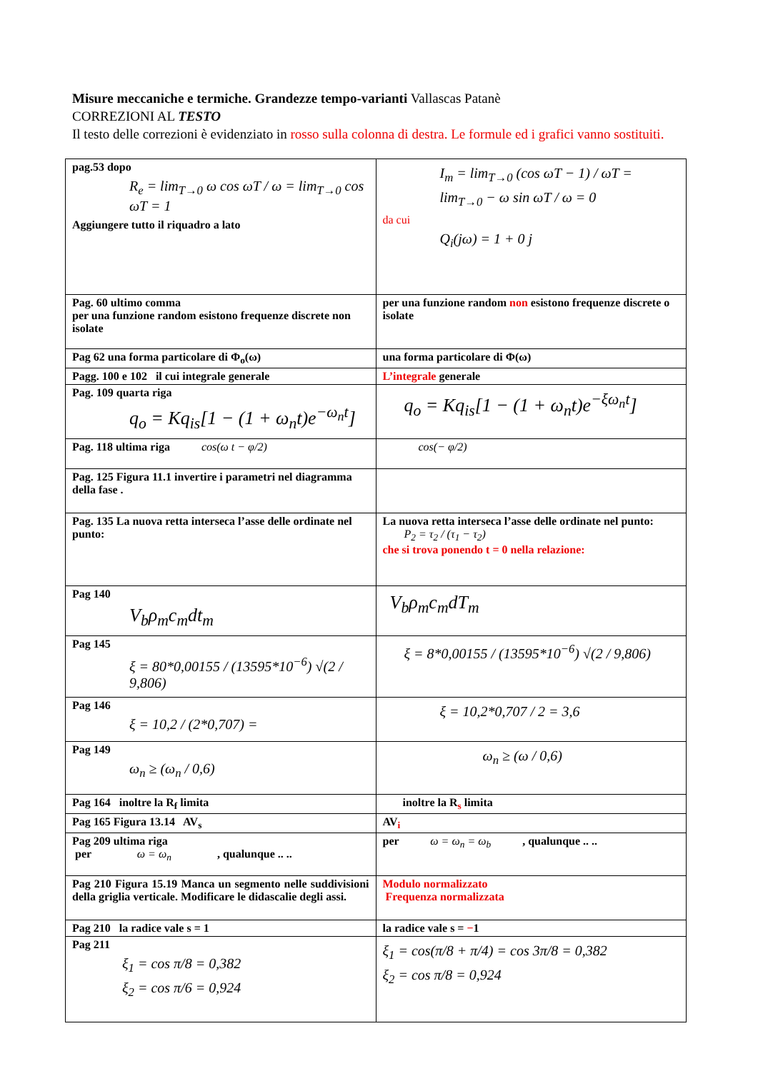Misure meccaniche e termiche. Grandezze tempo-varianti Vallascas Patanè
CORREZIONI AL TESTO
Il testo delle correzioni è evidenziato in rosso sulla colonna di destra. Le formule ed i grafici vanno sostituiti.
| pag.53 dopo R<sub>e</sub> = lim<sub>T→0</sub> ω cos ωT / ω = lim<sub>T→0</sub> cos ωT = 1 Aggiungere tutto il riquadro a lato | I<sub>m</sub> = lim<sub>T→0</sub> (cos ωT − 1) / ωT = lim<sub>T→0</sub> − ω sin ωT / ω = 0 da cui Q<sub>i</sub>(jω) = 1 + 0 j |
| Pag. 60 ultimo comma per una funzione random esistono frequenze discrete non isolate | per una funzione random non esistono frequenze discrete o isolate |
| Pag 62 una forma particolare di Φ<sub>o</sub>(ω) | una forma particolare di Φ(ω) |
| Pagg. 100 e 102 il cui integrale generale | L’integrale generale |
| Pag. 109 quarta riga q<sub>o</sub> = Kq<sub>is</sub>[1 − (1 + ω<sub>n</sub>t)e<sup>−ω<sub>n</sub>t</sup>] | q<sub>o</sub> = Kq<sub>is</sub>[1 − (1 + ω<sub>n</sub>t)e<sup>−ξω<sub>n</sub>t</sup>] |
| Pag. 118 ultima riga cos(ω t − φ/2) | cos(− φ/2) |
| Pag. 125 Figura 11.1 invertire i parametri nel diagramma della fase . | |
| Pag. 135 La nuova retta interseca l’asse delle ordinate nel punto: | La nuova retta interseca l’asse delle ordinate nel punto: P<sub>2</sub> = τ<sub>2</sub> / (τ<sub>1</sub> − τ<sub>2</sub>) che si trova ponendo t = 0 nella relazione: |
| Pag 140 V<sub>b</sub>ρ<sub>m</sub>c<sub>m</sub>dt<sub>m</sub> | V<sub>b</sub>ρ<sub>m</sub>c<sub>m</sub>dT<sub>m</sub> |
| Pag 145 ξ = 80*0,00155 / (13595*10<sup>−6</sup>) √(2 / 9,806) | ξ = 8*0,00155 / (13595*10<sup>−6</sup>) √(2 / 9,806) |
| Pag 146 ξ = 10,2 / (2*0,707) = | ξ = 10,2*0,707 / 2 = 3,6 |
| Pag 149 ω<sub>n</sub> ≥ (ω<sub>n</sub> / 0,6) | ω<sub>n</sub> ≥ (ω / 0,6) |
| Pag 164 inoltre la R<sub>f</sub> limita | inoltre la R<sub>s</sub> limita |
| Pag 165 Figura 13.14 AV<sub>s</sub> | AV<sub>i</sub> |
| Pag 209 ultima riga per ω = ω<sub>n</sub> , qualunque .. .. | per ω = ω<sub>n</sub> = ω<sub>b</sub> , qualunque .. .. |
| Pag 210 Figura 15.19 Manca un segmento nelle suddivisioni della griglia verticale. Modificare le didascalie degli assi. | Modulo normalizzato Frequenza normalizzata |
| Pag 210 la radice vale s = 1 | la radice vale s = − 1 |
| Pag 211 ξ<sub>1</sub> = cos π/8 = 0,382 ξ<sub>2</sub> = cos π/6 = 0,924 | ξ<sub>1</sub> = cos(π/8 + π/4) = cos 3π/8 = 0,382 ξ<sub>2</sub> = cos π/8 = 0,924 |